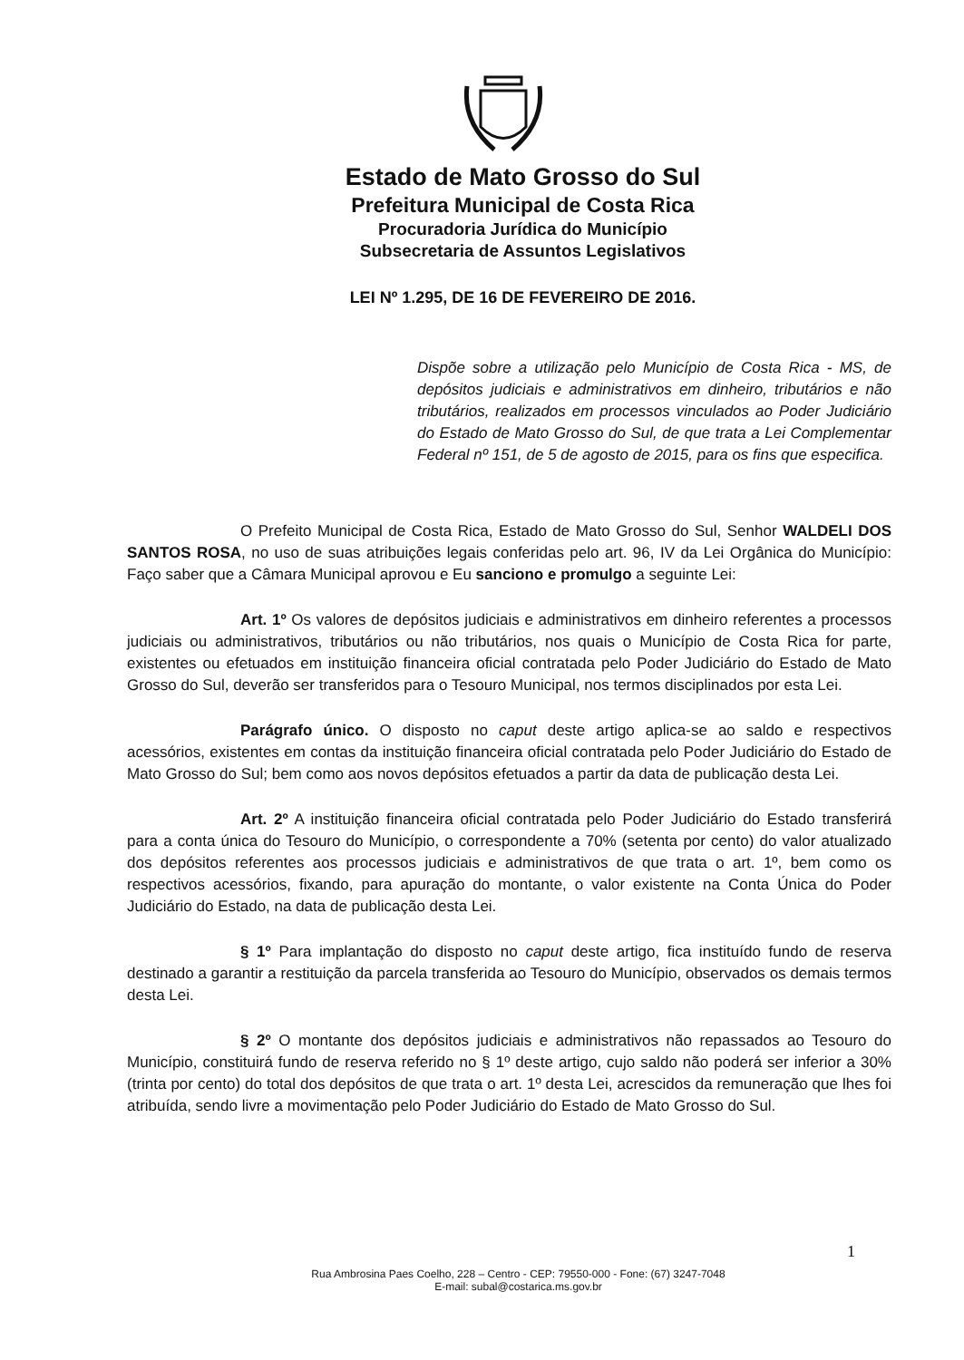Estado de Mato Grosso do Sul
Prefeitura Municipal de Costa Rica
Procuradoria Jurídica do Município
Subsecretaria de Assuntos Legislativos
LEI Nº 1.295, DE 16 DE FEVEREIRO DE 2016.
Dispõe sobre a utilização pelo Município de Costa Rica - MS, de depósitos judiciais e administrativos em dinheiro, tributários e não tributários, realizados em processos vinculados ao Poder Judiciário do Estado de Mato Grosso do Sul, de que trata a Lei Complementar Federal nº 151, de 5 de agosto de 2015, para os fins que especifica.
O Prefeito Municipal de Costa Rica, Estado de Mato Grosso do Sul, Senhor WALDELI DOS SANTOS ROSA, no uso de suas atribuições legais conferidas pelo art. 96, IV da Lei Orgânica do Município: Faço saber que a Câmara Municipal aprovou e Eu sanciono e promulgo a seguinte Lei:
Art. 1º Os valores de depósitos judiciais e administrativos em dinheiro referentes a processos judiciais ou administrativos, tributários ou não tributários, nos quais o Município de Costa Rica for parte, existentes ou efetuados em instituição financeira oficial contratada pelo Poder Judiciário do Estado de Mato Grosso do Sul, deverão ser transferidos para o Tesouro Municipal, nos termos disciplinados por esta Lei.
Parágrafo único. O disposto no caput deste artigo aplica-se ao saldo e respectivos acessórios, existentes em contas da instituição financeira oficial contratada pelo Poder Judiciário do Estado de Mato Grosso do Sul; bem como aos novos depósitos efetuados a partir da data de publicação desta Lei.
Art. 2º A instituição financeira oficial contratada pelo Poder Judiciário do Estado transferirá para a conta única do Tesouro do Município, o correspondente a 70% (setenta por cento) do valor atualizado dos depósitos referentes aos processos judiciais e administrativos de que trata o art. 1º, bem como os respectivos acessórios, fixando, para apuração do montante, o valor existente na Conta Única do Poder Judiciário do Estado, na data de publicação desta Lei.
§ 1º Para implantação do disposto no caput deste artigo, fica instituído fundo de reserva destinado a garantir a restituição da parcela transferida ao Tesouro do Município, observados os demais termos desta Lei.
§ 2º O montante dos depósitos judiciais e administrativos não repassados ao Tesouro do Município, constituirá fundo de reserva referido no § 1º deste artigo, cujo saldo não poderá ser inferior a 30% (trinta por cento) do total dos depósitos de que trata o art. 1º desta Lei, acrescidos da remuneração que lhes foi atribuída, sendo livre a movimentação pelo Poder Judiciário do Estado de Mato Grosso do Sul.
Rua Ambrosina Paes Coelho, 228 – Centro - CEP: 79550-000 - Fone: (67) 3247-7048
E-mail: subal@costarica.ms.gov.br
1